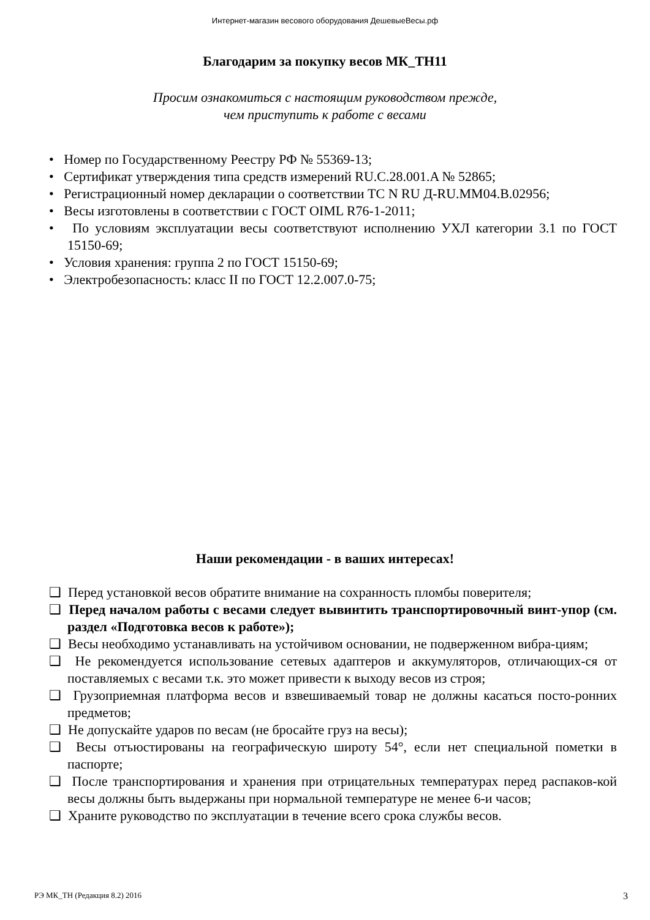Интернет-магазин весового оборудования ДешевыеВесы.рф
Благодарим за покупку весов МК_ТН11
Просим ознакомиться с настоящим руководством прежде,
чем приступить к работе с весами
• Номер по Государственному Реестру РФ № 55369-13;
• Сертификат утверждения типа средств измерений RU.C.28.001.A № 52865;
• Регистрационный номер декларации о соответствии ТС N RU Д-RU.ММ04.В.02956;
• Весы изготовлены в соответствии с ГОСТ OIML R76-1-2011;
• По условиям эксплуатации весы соответствуют исполнению УХЛ категории 3.1 по ГОСТ 15150-69;
• Условия хранения: группа 2 по ГОСТ 15150-69;
• Электробезопасность: класс II по ГОСТ 12.2.007.0-75;
Наши рекомендации - в ваших интересах!
❑ Перед установкой весов обратите внимание на сохранность пломбы поверителя;
❑ Перед началом работы с весами следует вывинтить транспортировочный винт-упор (см. раздел «Подготовка весов к работе»);
❑ Весы необходимо устанавливать на устойчивом основании, не подверженном вибра-циям;
❑ Не рекомендуется использование сетевых адаптеров и аккумуляторов, отличающих-ся от поставляемых с весами т.к. это может привести к выходу весов из строя;
❑ Грузоприемная платформа весов и взвешиваемый товар не должны касаться посто-ронних предметов;
❑ Не допускайте ударов по весам (не бросайте груз на весы);
❑ Весы отъюстированы на географическую широту 54°, если нет специальной пометки в паспорте;
❑ После транспортирования и хранения при отрицательных температурах перед распаков-кой весы должны быть выдержаны при нормальной температуре не менее 6-и часов;
❑ Храните руководство по эксплуатации в течение всего срока службы весов.
РЭ МК_ТН (Редакция 8.2) 2016 3